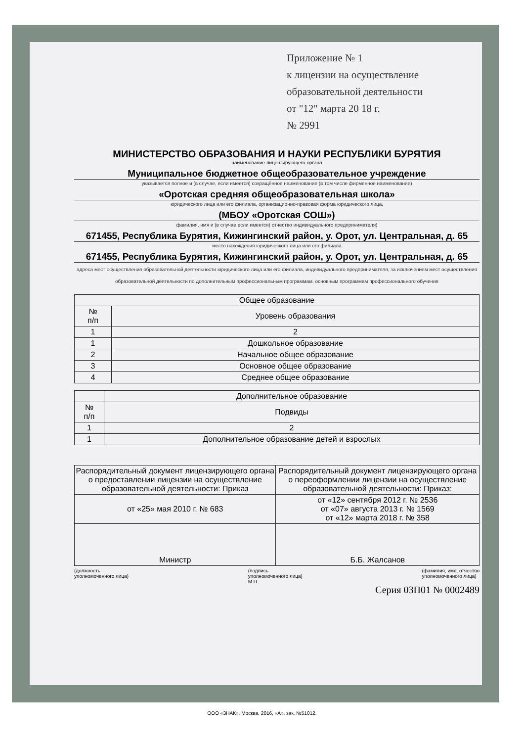Приложение № 1
к лицензии на осуществление
образовательной деятельности
от "12" марта 20 18 г.
№ 2991
МИНИСТЕРСТВО ОБРАЗОВАНИЯ И НАУКИ РЕСПУБЛИКИ БУРЯТИЯ
наименование лицензирующего органа
Муниципальное бюджетное общеобразовательное учреждение
указывается полное и (в случае, если имеется) сокращённое наименование (в том числе фирменное наименование)
«Оротская средняя общеобразовательная школа»
юридического лица или его филиала, организационно-правовая форма юридического лица,
(МБОУ «Оротская СОШ»)
фамилия, имя и (в случае если имеется) отчество индивидуального предпринимателя)
671455, Республика Бурятия, Кижингинский район, у. Орот, ул. Центральная, д. 65
место нахождения юридического лица или его филиала
671455, Республика Бурятия, Кижингинский район, у. Орот, ул. Центральная, д. 65
адреса мест осуществления образовательной деятельности юридического лица или его филиала, индивидуального предпринимателя, за исключением мест осуществления образовательной деятельности по дополнительным профессиональным программам, основным программам профессионального обучения
| Общее образование | |
| --- | --- |
| № п/п | Уровень образования |
| 1 | 2 |
| 1 | Дошкольное образование |
| 2 | Начальное общее образование |
| 3 | Основное общее образование |
| 4 | Среднее общее образование |
| | Дополнительное образование |
| --- | --- |
| № п/п | Подвиды |
| 1 | 2 |
| 1 | Дополнительное образование детей и взрослых |
| Распорядительный документ лицензирующего органа о предоставлении лицензии на осуществление образовательной деятельности: Приказ | Распорядительный документ лицензирующего органа о переоформлении лицензии на осуществление образовательной деятельности: Приказ: |
| от «25» мая 2010 г. № 683 | от «12» сентября 2012 г. № 2536 от «07» августа 2013 г. № 1569 от «12» марта 2018 г. № 358 |
| Министр | Б.Б. Жалсанов |
(должность
уполномоченного лица) (подпись
уполномоченного лица)
М.П. (фамилия, имя, отчество
уполномоченного лица)
Серия 03П01 № 0002489
ООО «ЗНАК», Москва, 2016, «А», зак. №51012.